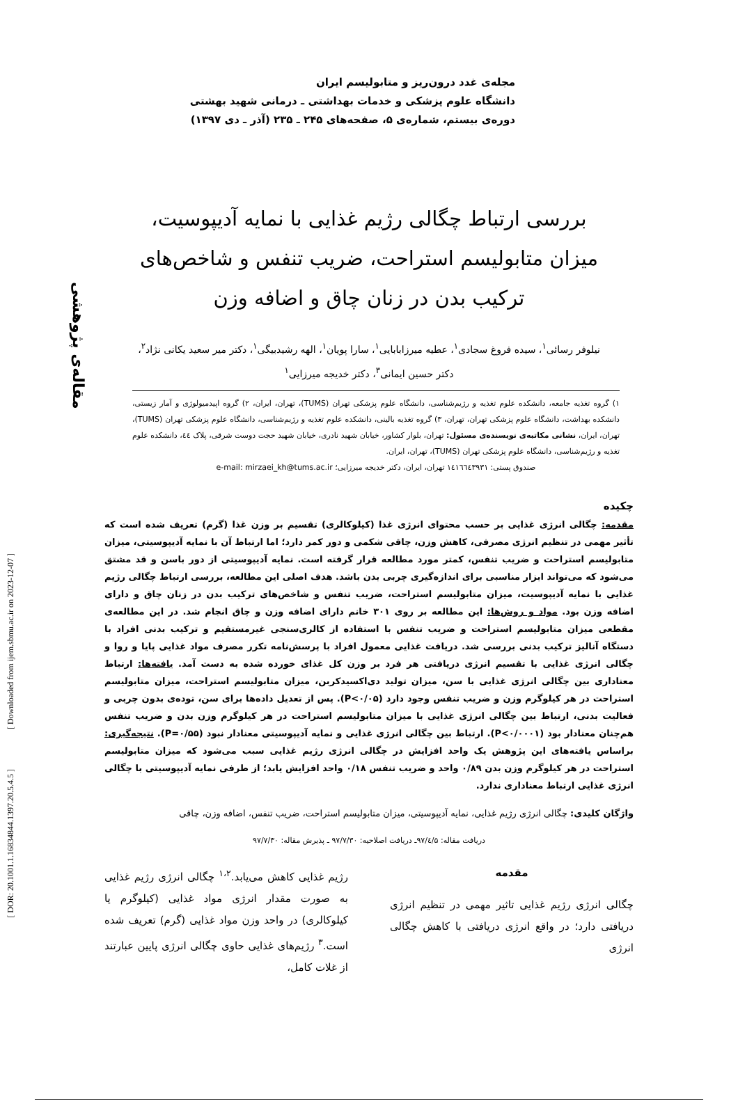مقاله‌ی پژوهشی
[ Downloaded from ijem.sbmu.ac.ir on 2023-12-07 ]
[ DOR: 20.1001.1.16834844.1397.20.5.4.5 ]
مجله‌ی غدد درون‌ریز و متابولیسم ایران
دانشگاه علوم پزشکی و خدمات بهداشتی ـ درمانی شهید بهشتی
دوره‌ی بیستم، شماره‌ی ۵، صفحه‌های ۲۴۵ ـ ۲۳۵ (آذر ـ دی ۱۳۹۷)
بررسی ارتباط چگالی رژیم غذایی با نمایه آدیپوسیت، میزان متابولیسم استراحت، ضریب تنفس و شاخص‌های ترکیب بدن در زنان چاق و اضافه وزن
نیلوفر رسائی<sup>۱</sup>، سیده فروغ سجادی<sup>۱</sup>، عطیه میرزابابایی<sup>۱</sup>، سارا پویان<sup>۱</sup>، الهه رشیدبیگی<sup>۱</sup>، دکتر میر سعید یکانی نژاد<sup>۲</sup>،
دکتر حسین ایمانی<sup>۳</sup>، دکتر خدیجه میرزایی<sup>۱</sup>
۱) گروه تغذیه جامعه، دانشکده علوم تغذیه و رژیم‌شناسی، دانشگاه علوم پزشکی تهران (TUMS)، تهران، ایران، ۲) گروه اپیدمیولوژی و آمار زیستی، دانشکده بهداشت، دانشگاه علوم پزشکی تهران، تهران، ۳) گروه تغذیه بالینی، دانشکده علوم تغذیه و رژیم‌شناسی، دانشگاه علوم پزشکی تهران (TUMS)، تهران، ایران، نشانی مکاتبه‌ی نویسنده‌ی مسئول: تهران، بلوار کشاور، خیابان شهید نادری، خیابان شهید حجت دوست شرقی، پلاک ٤٤، دانشکده علوم تغذیه و رژیم‌شناسی، دانشگاه علوم پزشکی تهران (TUMS)، تهران، ایران.
صندوق پستی: ١٤١٦٦٤٣٩٣١ تهران، ایران، دکتر خدیجه میرزایی؛ e-mail: mirzaei_kh@tums.ac.ir
چکیده
مقدمه: چگالی انرژی غذایی بر حسب محتوای انرژی غذا (کیلوکالری) تقسیم بر وزن غذا (گرم) تعریف شده است که تأثیر مهمی در تنظیم انرژی مصرفی، کاهش وزن، چاقی شکمی و دور کمر دارد؛ اما ارتباط آن با نمایه آدیپوسیتی، میزان متابولیسم استراحت و ضریب تنفس، کمتر مورد مطالعه قرار گرفته است. نمایه آدیپوسیتی از دور باسن و قد مشتق می‌شود که می‌تواند ابزار مناسبی برای اندازه‌گیری چربی بدن باشد. هدف اصلی این مطالعه، بررسی ارتباط چگالی رژیم غذایی با نمایه آدیپوسیت، میزان متابولیسم استراحت، ضریب تنفس و شاخص‌های ترکیب بدن در زنان چاق و دارای اضافه وزن بود. مواد و روش‌ها: این مطالعه بر روی ۳۰۱ خانم دارای اضافه وزن و چاق انجام شد. در این مطالعه‌ی مقطعی میزان متابولیسم استراحت و ضریب تنفس با استفاده از کالری‌سنجی غیرمستقیم و ترکیب بدنی افراد با دستگاه آنالیز ترکیب بدنی بررسی شد. دریافت غذایی معمول افراد با پرسش‌نامه تکرر مصرف مواد غذایی پایا و روا و چگالی انرژی غذایی با تقسیم انرژی دریافتی هر فرد بر وزن کل غذای خورده شده به دست آمد. یافته‌ها: ارتباط معناداری بین چگالی انرژی غذایی با سن، میزان تولید دی‌اکسیدکربن، میزان متابولیسم استراحت، میزان متابولیسم استراحت در هر کیلوگرم وزن و ضریب تنفس وجود دارد (P<۰/۰۵). پس از تعدیل داده‌ها برای سن، توده‌ی بدون چربی و فعالیت بدنی، ارتباط بین چگالی انرژی غذایی با میزان متابولیسم استراحت در هر کیلوگرم وزن بدن و ضریب تنفس هم‌چنان معنادار بود (P<۰/۰۰۰۱). ارتباط بین چگالی انرژی غذایی و نمایه آدیپوسیتی معنادار نبود (P=۰/۵۵). نتیجه‌گیری: براساس یافته‌های این پژوهش یک واحد افزایش در چگالی انرژی رژیم غذایی سبب می‌شود که میزان متابولیسم استراحت در هر کیلوگرم وزن بدن ۰/۸۹ واحد و ضریب تنفس ۰/۱۸ واحد افزایش یابد؛ از طرفی نمایه آدیپوسیتی با چگالی انرژی غذایی ارتباط معناداری ندارد.
واژگان کلیدی: چگالی انرژی رژیم غذایی، نمایه آدیپوسیتی، میزان متابولیسم استراحت، ضریب تنفس، اضافه وزن، چاقی
دریافت مقاله: ۹۷/٤/۵ـ دریافت اصلاحیه: ۹۷/۷/۳۰ ـ پذیرش مقاله: ۹۷/۷/۳۰
مقدمه
چگالی انرژی رژیم غذایی تاثیر مهمی در تنظیم انرژی دریافتی دارد؛ در واقع انرژی دریافتی با کاهش چگالی انرژی
رژیم غذایی کاهش می‌یابد.<sup>۱،۲</sup> چگالی انرژی رژیم غذایی به صورت مقدار انرژی مواد غذایی (کیلوگرم یا کیلوکالری) در واحد وزن مواد غذایی (گرم) تعریف شده است.<sup>۳</sup> رژیم‌های غذایی حاوی چگالی انرژی پایین عبارتند از غلات کامل،